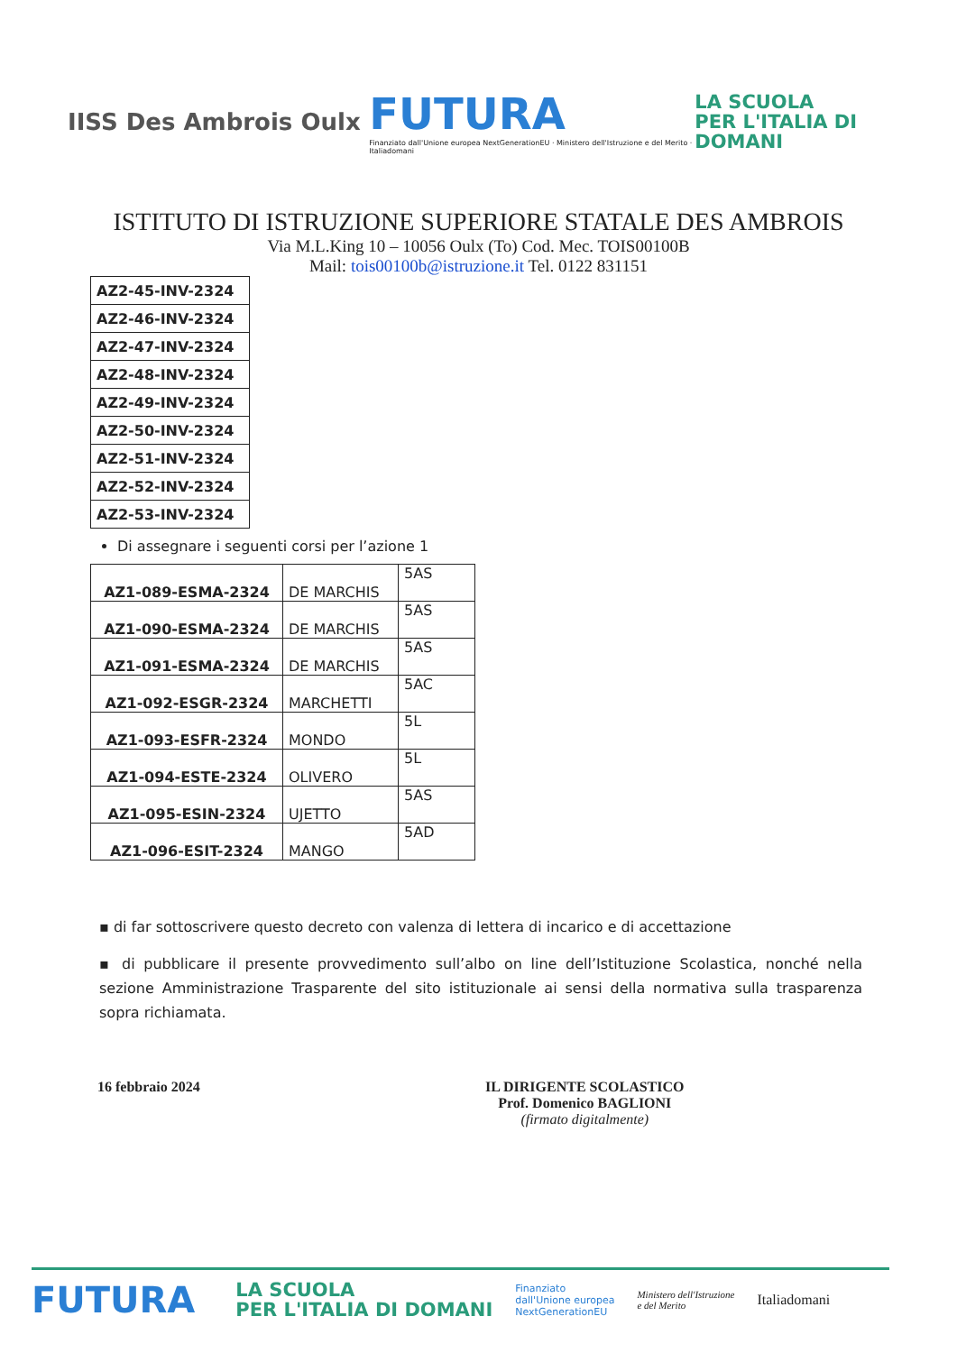IISS Des Ambrois Oulx
FUTURA
Finanziato dall'Unione europea NextGenerationEU · Ministero dell'Istruzione e del Merito · Italiadomani
LA SCUOLA
PER L'ITALIA DI DOMANI
ISTITUTO DI ISTRUZIONE SUPERIORE STATALE DES AMBROIS
Via M.L.King 10 – 10056 Oulx (To) Cod. Mec. TOIS00100B
Mail: tois00100b@istruzione.it Tel. 0122 831151
| AZ2-45-INV-2324 |
| AZ2-46-INV-2324 |
| AZ2-47-INV-2324 |
| AZ2-48-INV-2324 |
| AZ2-49-INV-2324 |
| AZ2-50-INV-2324 |
| AZ2-51-INV-2324 |
| AZ2-52-INV-2324 |
| AZ2-53-INV-2324 |
Di assegnare i seguenti corsi per l’azione 1
| AZ1-089-ESMA-2324 | DE MARCHIS | 5AS |
| AZ1-090-ESMA-2324 | DE MARCHIS | 5AS |
| AZ1-091-ESMA-2324 | DE MARCHIS | 5AS |
| AZ1-092-ESGR-2324 | MARCHETTI | 5AC |
| AZ1-093-ESFR-2324 | MONDO | 5L |
| AZ1-094-ESTE-2324 | OLIVERO | 5L |
| AZ1-095-ESIN-2324 | UJETTO | 5AS |
| AZ1-096-ESIT-2324 | MANGO | 5AD |
▪ di far sottoscrivere questo decreto con valenza di lettera di incarico e di accettazione
▪ di pubblicare il presente provvedimento sull’albo on line dell’Istituzione Scolastica, nonché nella sezione Amministrazione Trasparente del sito istituzionale ai sensi della normativa sulla trasparenza sopra richiamata.
16 febbraio 2024 IL DIRIGENTE SCOLASTICO
Prof. Domenico BAGLIONI
(firmato digitalmente)
FUTURA
LA SCUOLA
PER L'ITALIA DI DOMANI
Finanziato
dall'Unione europea
NextGenerationEU
Ministero dell'Istruzione
e del Merito
Italiadomani